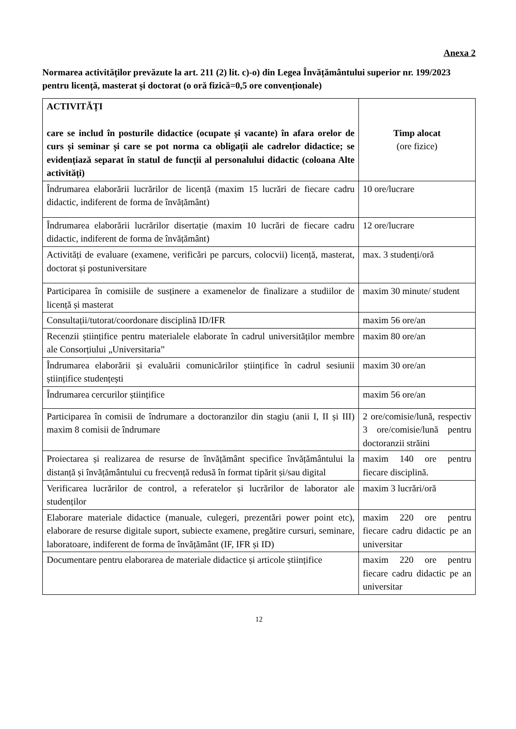Anexa 2
Normarea activităților prevăzute la art. 211 (2) lit. c)-o) din Legea Învățământului superior nr. 199/2023 pentru licență, masterat și doctorat (o oră fizică=0,5 ore convenționale)
| ACTIVITĂȚI care se includ în posturile didactice (ocupate și vacante) în afara orelor de curs și seminar și care se pot norma ca obligații ale cadrelor didactice; se evidențiază separat în statul de funcții al personalului didactic (coloana Alte activități) | Timp alocat (ore fizice) |
| --- | --- |
| Îndrumarea elaborării lucrărilor de licență (maxim 15 lucrări de fiecare cadru didactic, indiferent de forma de învățământ) | 10 ore/lucrare |
| Îndrumarea elaborării lucrărilor disertație (maxim 10 lucrări de fiecare cadru didactic, indiferent de forma de învățământ) | 12 ore/lucrare |
| Activități de evaluare (examene, verificări pe parcurs, colocvii) licență, masterat, doctorat și postuniversitare | max. 3 studenți/oră |
| Participarea în comisiile de susținere a examenelor de finalizare a studiilor de licență și masterat | maxim 30 minute/ student |
| Consultații/tutorat/coordonare disciplină ID/IFR | maxim 56 ore/an |
| Recenzii științifice pentru materialele elaborate în cadrul universităților membre ale Consorțiului „Universitaria” | maxim 80 ore/an |
| Îndrumarea elaborării și evaluării comunicărilor științifice în cadrul sesiunii științifice studențești | maxim 30 ore/an |
| Îndrumarea cercurilor științifice | maxim 56 ore/an |
| Participarea în comisii de îndrumare a doctoranzilor din stagiu (anii I, II și III) maxim 8 comisii de îndrumare | 2 ore/comisie/lună, respectiv 3 ore/comisie/lună pentru doctoranzii străini |
| Proiectarea și realizarea de resurse de învățământ specifice învățământului la distanță și învățământului cu frecvență redusă în format tipărit și/sau digital | maxim 140 ore pentru fiecare disciplină. |
| Verificarea lucrărilor de control, a referatelor și lucrărilor de laborator ale studenților | maxim 3 lucrări/oră |
| Elaborare materiale didactice (manuale, culegeri, prezentări power point etc), elaborare de resurse digitale suport, subiecte examene, pregătire cursuri, seminare, laboratoare, indiferent de forma de învățământ (IF, IFR și ID) | maxim 220 ore pentru fiecare cadru didactic pe an universitar |
| Documentare pentru elaborarea de materiale didactice și articole științifice | maxim 220 ore pentru fiecare cadru didactic pe an universitar |
12